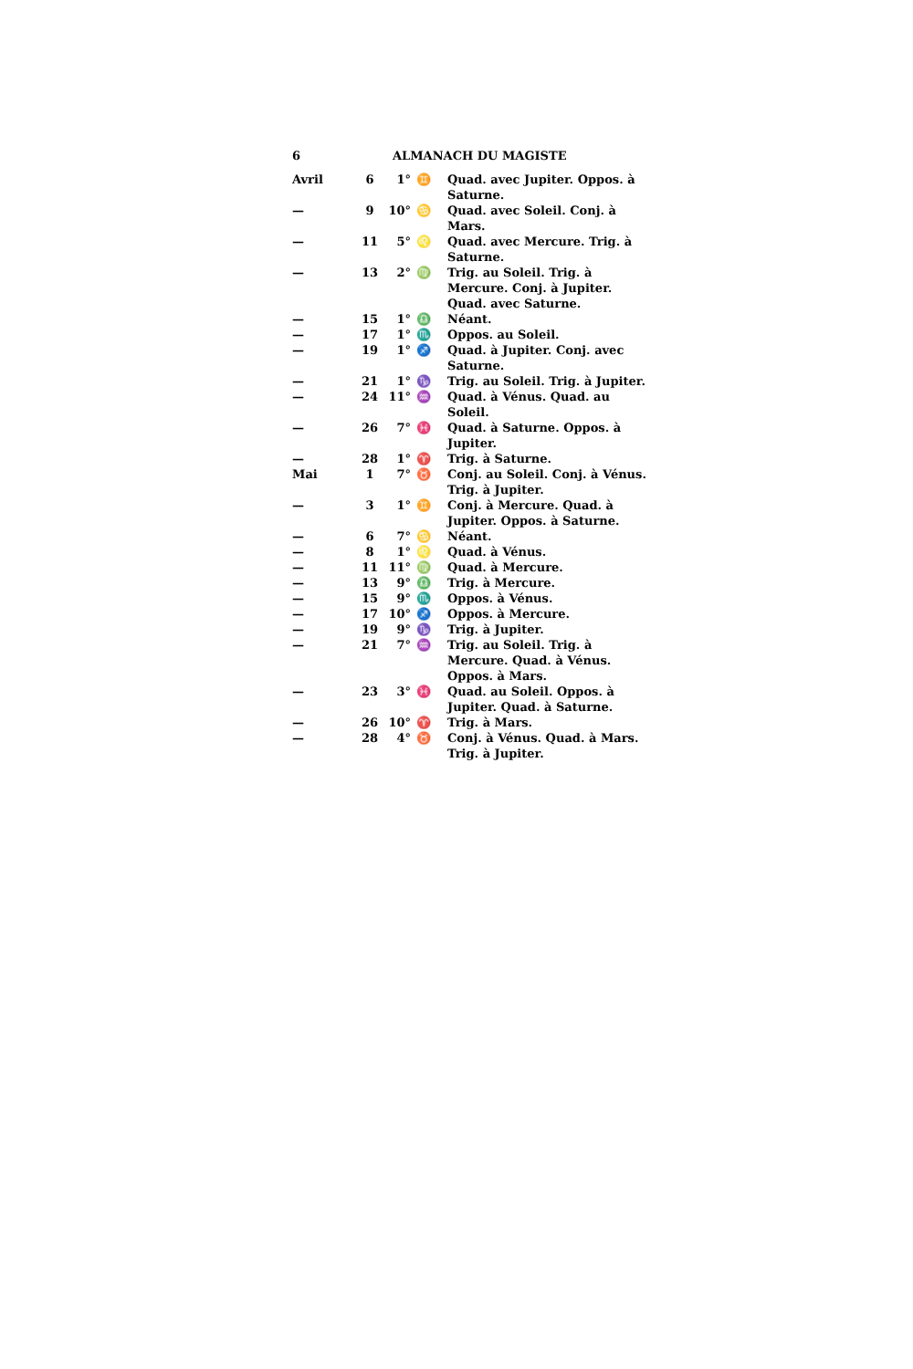6 ALMANACH DU MAGISTE
| Avril | 6 | 1° | ♊ | Quad. avec Jupiter. Oppos. à Saturne. |
| — | 9 | 10° | ♋ | Quad. avec Soleil. Conj. à Mars. |
| — | 11 | 5° | ♌ | Quad. avec Mercure. Trig. à Saturne. |
| — | 13 | 2° | ♍ | Trig. au Soleil. Trig. à Mercure. Conj. à Jupiter. Quad. avec Saturne. |
| — | 15 | 1° | ♎ | Néant. |
| — | 17 | 1° | ♏ | Oppos. au Soleil. |
| — | 19 | 1° | ♐ | Quad. à Jupiter. Conj. avec Saturne. |
| — | 21 | 1° | ♑ | Trig. au Soleil. Trig. à Jupiter. |
| — | 24 | 11° | ♒ | Quad. à Vénus. Quad. au Soleil. |
| — | 26 | 7° | ♓ | Quad. à Saturne. Oppos. à Jupiter. |
| — | 28 | 1° | ♈ | Trig. à Saturne. |
| Mai | 1 | 7° | ♉ | Conj. au Soleil. Conj. à Vénus. Trig. à Jupiter. |
| — | 3 | 1° | ♊ | Conj. à Mercure. Quad. à Jupiter. Oppos. à Saturne. |
| — | 6 | 7° | ♋ | Néant. |
| — | 8 | 1° | ♌ | Quad. à Vénus. |
| — | 11 | 11° | ♍ | Quad. à Mercure. |
| — | 13 | 9° | ♎ | Trig. à Mercure. |
| — | 15 | 9° | ♏ | Oppos. à Vénus. |
| — | 17 | 10° | ♐ | Oppos. à Mercure. |
| — | 19 | 9° | ♑ | Trig. à Jupiter. |
| — | 21 | 7° | ♒ | Trig. au Soleil. Trig. à Mercure. Quad. à Vénus. Oppos. à Mars. |
| — | 23 | 3° | ♓ | Quad. au Soleil. Oppos. à Jupiter. Quad. à Saturne. |
| — | 26 | 10° | ♈ | Trig. à Mars. |
| — | 28 | 4° | ♉ | Conj. à Vénus. Quad. à Mars. Trig. à Jupiter. |